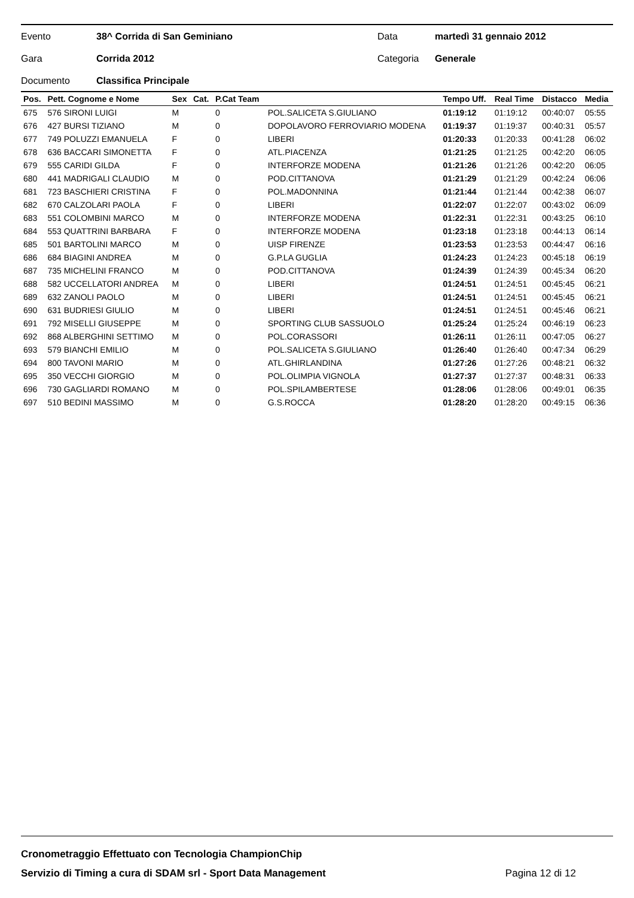Evento 38^ Corrida di San Geminiano Data martedì 31 gennaio 2012
Gara Corrida 2012 Categoria Generale
Documento Classifica Principale
| Pos. | Pett. Cognome e Nome | Sex | Cat. | P.Cat Team | | Tempo Uff. | Real Time | Distacco | Media |
| --- | --- | --- | --- | --- | --- | --- | --- | --- | --- |
| 675 | 576 SIRONI LUIGI | M | | 0 | POL.SALICETA S.GIULIANO | 01:19:12 | 01:19:12 | 00:40:07 | 05:55 |
| 676 | 427 BURSI TIZIANO | M | | 0 | DOPOLAVORO FERROVIARIO MODENA | 01:19:37 | 01:19:37 | 00:40:31 | 05:57 |
| 677 | 749 POLUZZI EMANUELA | F | | 0 | LIBERI | 01:20:33 | 01:20:33 | 00:41:28 | 06:02 |
| 678 | 636 BACCARI SIMONETTA | F | | 0 | ATL.PIACENZA | 01:21:25 | 01:21:25 | 00:42:20 | 06:05 |
| 679 | 555 CARIDI GILDA | F | | 0 | INTERFORZE MODENA | 01:21:26 | 01:21:26 | 00:42:20 | 06:05 |
| 680 | 441 MADRIGALI CLAUDIO | M | | 0 | POD.CITTANOVA | 01:21:29 | 01:21:29 | 00:42:24 | 06:06 |
| 681 | 723 BASCHIERI CRISTINA | F | | 0 | POL.MADONNINA | 01:21:44 | 01:21:44 | 00:42:38 | 06:07 |
| 682 | 670 CALZOLARI PAOLA | F | | 0 | LIBERI | 01:22:07 | 01:22:07 | 00:43:02 | 06:09 |
| 683 | 551 COLOMBINI MARCO | M | | 0 | INTERFORZE MODENA | 01:22:31 | 01:22:31 | 00:43:25 | 06:10 |
| 684 | 553 QUATTRINI BARBARA | F | | 0 | INTERFORZE MODENA | 01:23:18 | 01:23:18 | 00:44:13 | 06:14 |
| 685 | 501 BARTOLINI MARCO | M | | 0 | UISP FIRENZE | 01:23:53 | 01:23:53 | 00:44:47 | 06:16 |
| 686 | 684 BIAGINI ANDREA | M | | 0 | G.P.LA GUGLIA | 01:24:23 | 01:24:23 | 00:45:18 | 06:19 |
| 687 | 735 MICHELINI FRANCO | M | | 0 | POD.CITTANOVA | 01:24:39 | 01:24:39 | 00:45:34 | 06:20 |
| 688 | 582 UCCELLATORI ANDREA | M | | 0 | LIBERI | 01:24:51 | 01:24:51 | 00:45:45 | 06:21 |
| 689 | 632 ZANOLI PAOLO | M | | 0 | LIBERI | 01:24:51 | 01:24:51 | 00:45:45 | 06:21 |
| 690 | 631 BUDRIESI GIULIO | M | | 0 | LIBERI | 01:24:51 | 01:24:51 | 00:45:46 | 06:21 |
| 691 | 792 MISELLI GIUSEPPE | M | | 0 | SPORTING CLUB SASSUOLO | 01:25:24 | 01:25:24 | 00:46:19 | 06:23 |
| 692 | 868 ALBERGHINI SETTIMO | M | | 0 | POL.CORASSORI | 01:26:11 | 01:26:11 | 00:47:05 | 06:27 |
| 693 | 579 BIANCHI EMILIO | M | | 0 | POL.SALICETA S.GIULIANO | 01:26:40 | 01:26:40 | 00:47:34 | 06:29 |
| 694 | 800 TAVONI MARIO | M | | 0 | ATL.GHIRLANDINA | 01:27:26 | 01:27:26 | 00:48:21 | 06:32 |
| 695 | 350 VECCHI GIORGIO | M | | 0 | POL.OLIMPIA VIGNOLA | 01:27:37 | 01:27:37 | 00:48:31 | 06:33 |
| 696 | 730 GAGLIARDI ROMANO | M | | 0 | POL.SPILAMBERTESE | 01:28:06 | 01:28:06 | 00:49:01 | 06:35 |
| 697 | 510 BEDINI MASSIMO | M | | 0 | G.S.ROCCA | 01:28:20 | 01:28:20 | 00:49:15 | 06:36 |
Cronometraggio Effettuato con Tecnologia ChampionChip
Servizio di Timing a cura di SDAM srl - Sport Data Management Pagina 12 di 12